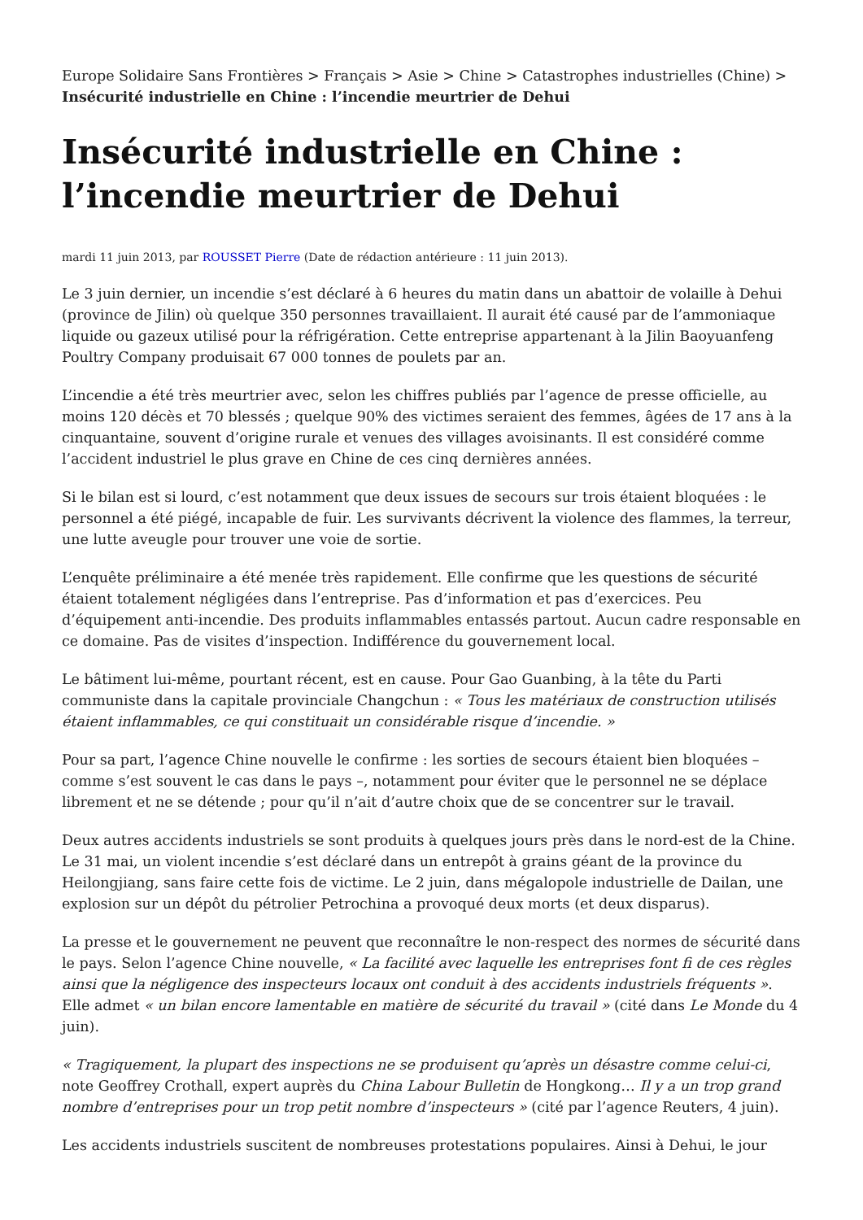Europe Solidaire Sans Frontières > Français > Asie > Chine > Catastrophes industrielles (Chine) > Insécurité industrielle en Chine : l’incendie meurtrier de Dehui
Insécurité industrielle en Chine : l’incendie meurtrier de Dehui
mardi 11 juin 2013, par ROUSSET Pierre (Date de rédaction antérieure : 11 juin 2013).
Le 3 juin dernier, un incendie s’est déclaré à 6 heures du matin dans un abattoir de volaille à Dehui (province de Jilin) où quelque 350 personnes travaillaient. Il aurait été causé par de l’ammoniaque liquide ou gazeux utilisé pour la réfrigération. Cette entreprise appartenant à la Jilin Baoyuanfeng Poultry Company produisait 67 000 tonnes de poulets par an.
L’incendie a été très meurtrier avec, selon les chiffres publiés par l’agence de presse officielle, au moins 120 décès et 70 blessés ; quelque 90% des victimes seraient des femmes, âgées de 17 ans à la cinquantaine, souvent d’origine rurale et venues des villages avoisinants. Il est considéré comme l’accident industriel le plus grave en Chine de ces cinq dernières années.
Si le bilan est si lourd, c’est notamment que deux issues de secours sur trois étaient bloquées : le personnel a été piégé, incapable de fuir. Les survivants décrivent la violence des flammes, la terreur, une lutte aveugle pour trouver une voie de sortie.
L’enquête préliminaire a été menée très rapidement. Elle confirme que les questions de sécurité étaient totalement négligées dans l’entreprise. Pas d’information et pas d’exercices. Peu d’équipement anti-incendie. Des produits inflammables entassés partout. Aucun cadre responsable en ce domaine. Pas de visites d’inspection. Indifférence du gouvernement local.
Le bâtiment lui-même, pourtant récent, est en cause. Pour Gao Guanbing, à la tête du Parti communiste dans la capitale provinciale Changchun : « Tous les matériaux de construction utilisés étaient inflammables, ce qui constituait un considérable risque d’incendie. »
Pour sa part, l’agence Chine nouvelle le confirme : les sorties de secours étaient bien bloquées – comme s’est souvent le cas dans le pays –, notamment pour éviter que le personnel ne se déplace librement et ne se détende ; pour qu’il n’ait d’autre choix que de se concentrer sur le travail.
Deux autres accidents industriels se sont produits à quelques jours près dans le nord-est de la Chine. Le 31 mai, un violent incendie s’est déclaré dans un entrepôt à grains géant de la province du Heilongjiang, sans faire cette fois de victime. Le 2 juin, dans mégalopole industrielle de Dailan, une explosion sur un dépôt du pétrolier Petrochina a provoqué deux morts (et deux disparus).
La presse et le gouvernement ne peuvent que reconnaître le non-respect des normes de sécurité dans le pays. Selon l’agence Chine nouvelle, « La facilité avec laquelle les entreprises font fi de ces règles ainsi que la négligence des inspecteurs locaux ont conduit à des accidents industriels fréquents ». Elle admet « un bilan encore lamentable en matière de sécurité du travail » (cité dans Le Monde du 4 juin).
« Tragiquement, la plupart des inspections ne se produisent qu’après un désastre comme celui-ci, note Geoffrey Crothall, expert auprès du China Labour Bulletin de Hongkong… Il y a un trop grand nombre d’entreprises pour un trop petit nombre d’inspecteurs » (cité par l’agence Reuters, 4 juin).
Les accidents industriels suscitent de nombreuses protestations populaires. Ainsi à Dehui, le jour